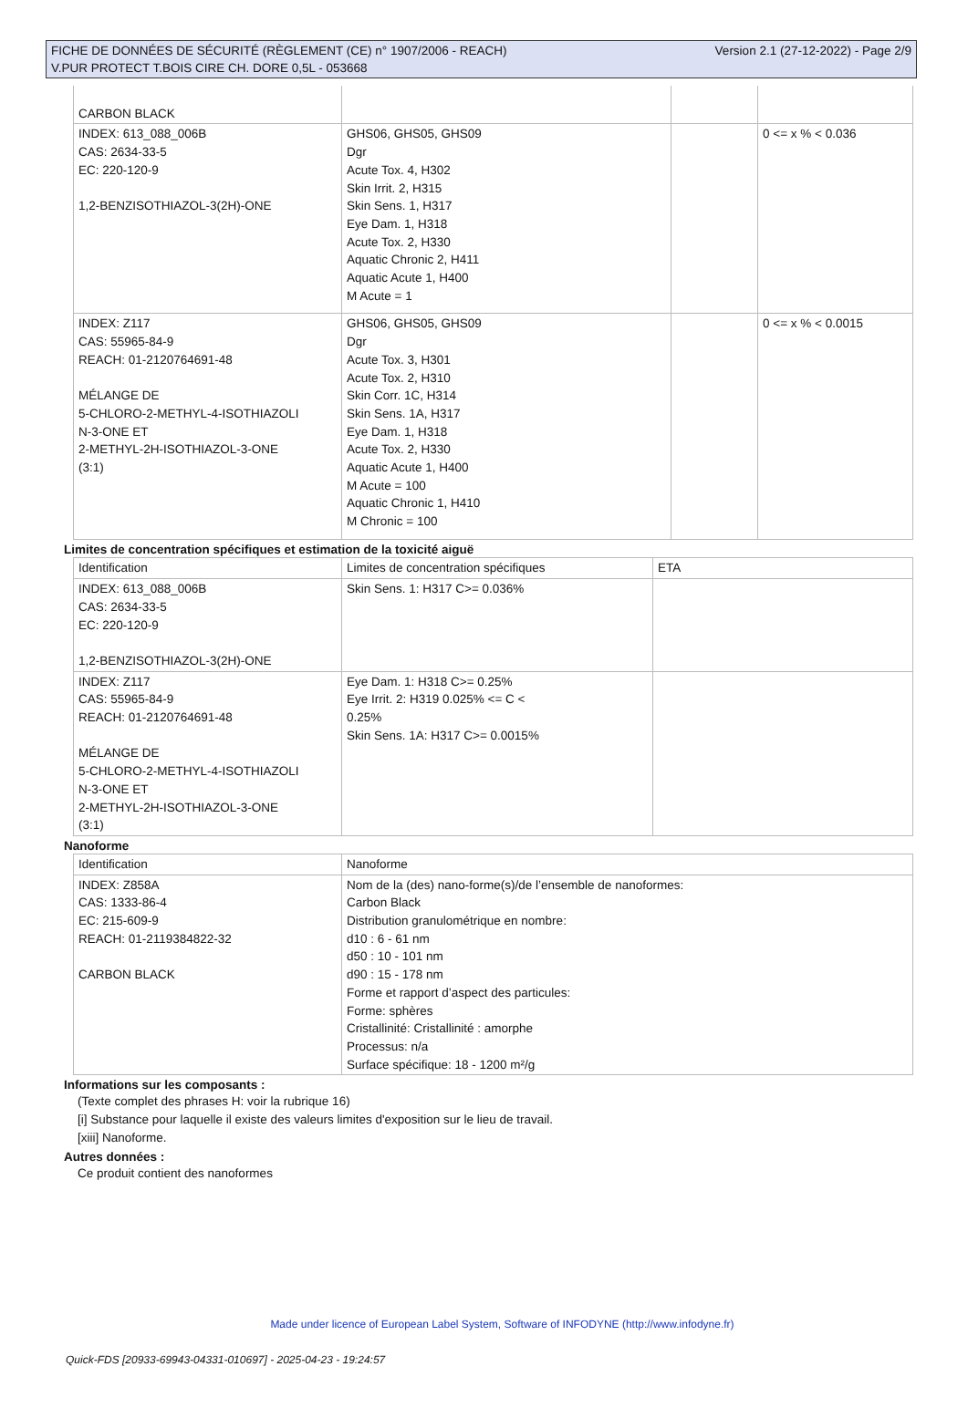FICHE DE DONNÉES DE SÉCURITÉ (RÈGLEMENT (CE) n° 1907/2006 - REACH)
V.PUR PROTECT T.BOIS CIRE CH. DORE 0,5L - 053668
Version 2.1 (27-12-2022) - Page 2/9
| CARBON BLACK | | | |
| INDEX: 613_088_006B CAS: 2634-33-5 EC: 220-120-9 1,2-BENZISOTHIAZOL-3(2H)-ONE | GHS06, GHS05, GHS09 Dgr Acute Tox. 4, H302 Skin Irrit. 2, H315 Skin Sens. 1, H317 Eye Dam. 1, H318 Acute Tox. 2, H330 Aquatic Chronic 2, H411 Aquatic Acute 1, H400 M Acute = 1 | | 0 <= x % < 0.036 |
| INDEX: Z117 CAS: 55965-84-9 REACH: 01-2120764691-48 MÉLANGE DE 5-CHLORO-2-METHYL-4-ISOTHIAZOLI N-3-ONE ET 2-METHYL-2H-ISOTHIAZOL-3-ONE (3:1) | GHS06, GHS05, GHS09 Dgr Acute Tox. 3, H301 Acute Tox. 2, H310 Skin Corr. 1C, H314 Skin Sens. 1A, H317 Eye Dam. 1, H318 Acute Tox. 2, H330 Aquatic Acute 1, H400 M Acute = 100 Aquatic Chronic 1, H410 M Chronic = 100 | | 0 <= x % < 0.0015 |
Limites de concentration spécifiques et estimation de la toxicité aiguë
| Identification | Limites de concentration spécifiques | ETA |
| INDEX: 613_088_006B CAS: 2634-33-5 EC: 220-120-9 1,2-BENZISOTHIAZOL-3(2H)-ONE | Skin Sens. 1: H317 C>= 0.036% | |
| INDEX: Z117 CAS: 55965-84-9 REACH: 01-2120764691-48 MÉLANGE DE 5-CHLORO-2-METHYL-4-ISOTHIAZOLI N-3-ONE ET 2-METHYL-2H-ISOTHIAZOL-3-ONE (3:1) | Eye Dam. 1: H318 C>= 0.25% Eye Irrit. 2: H319 0.025% <= C < 0.25% Skin Sens. 1A: H317 C>= 0.0015% | |
Nanoforme
| Identification | Nanoforme |
| INDEX: Z858A CAS: 1333-86-4 EC: 215-609-9 REACH: 01-2119384822-32 CARBON BLACK | Nom de la (des) nano-forme(s)/de l’ensemble de nanoformes: Carbon Black Distribution granulométrique en nombre: d10 : 6 - 61 nm d50 : 10 - 101 nm d90 : 15 - 178 nm Forme et rapport d’aspect des particules: Forme: sphères Cristallinité: Cristallinité : amorphe Processus: n/a Surface spécifique: 18 - 1200 m²/g |
Informations sur les composants :
(Texte complet des phrases H: voir la rubrique 16)
[i] Substance pour laquelle il existe des valeurs limites d'exposition sur le lieu de travail.
[xiii] Nanoforme.
Autres données :
Ce produit contient des nanoformes
Made under licence of European Label System, Software of INFODYNE (http://www.infodyne.fr)
Quick-FDS [20933-69943-04331-010697] - 2025-04-23 - 19:24:57